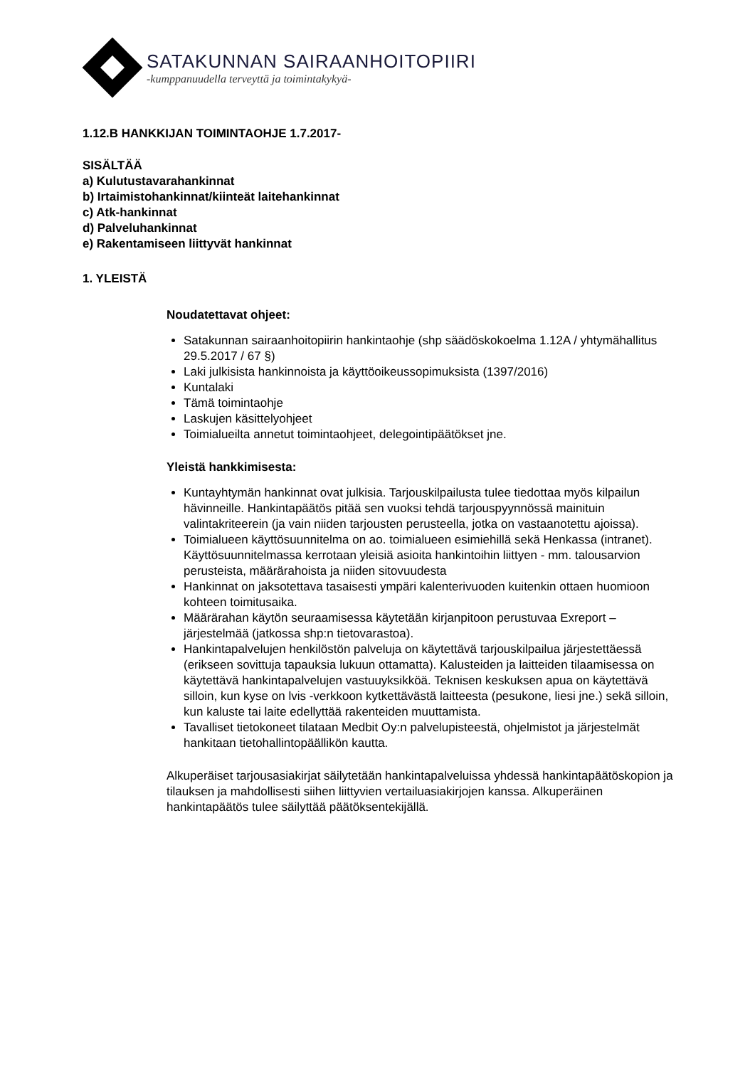SATAKUNNAN SAIRAANHOITOPIIRI
-kumppanuudella terveyttä ja toimintakykyä-
1.12.B HANKKIJAN TOIMINTAOHJE 1.7.2017-
SISÄLTÄÄ
a) Kulutustavarahankinnat
b) Irtaimistohankinnat/kiinteät laitehankinnat
c) Atk-hankinnat
d) Palveluhankinnat
e) Rakentamiseen liittyvät hankinnat
1. YLEISTÄ
Noudatettavat ohjeet:
Satakunnan sairaanhoitopiirin hankintaohje (shp säädöskokoelma 1.12A / yhtymähallitus 29.5.2017 / 67 §)
Laki julkisista hankinnoista ja käyttöoikeussopimuksista (1397/2016)
Kuntalaki
Tämä toimintaohje
Laskujen käsittelyohjeet
Toimialueilta annetut toimintaohjeet, delegointipäätökset jne.
Yleistä hankkimisesta:
Kuntayhtymän hankinnat ovat julkisia. Tarjouskilpailusta tulee tiedottaa myös kilpailun hävinneille. Hankintapäätös pitää sen vuoksi tehdä tarjouspyynnössä mainituin valintakriteerein (ja vain niiden tarjousten perusteella, jotka on vastaanotettu ajoissa).
Toimialueen käyttösuunnitelma on ao. toimialueen esimiehillä sekä Henkassa (intranet). Käyttösuunnitelmassa kerrotaan yleisiä asioita hankintoihin liittyen - mm. talousarvion perusteista, määrärahoista ja niiden sitovuudesta
Hankinnat on jaksotettava tasaisesti ympäri kalenterivuoden kuitenkin ottaen huomioon kohteen toimitusaika.
Määrärahan käytön seuraamisessa käytetään kirjanpitoon perustuvaa Exreport –järjestelmää (jatkossa shp:n tietovarastoa).
Hankintapalvelujen henkilöstön palveluja on käytettävä tarjouskilpailua järjestettäessä (erikseen sovittuja tapauksia lukuun ottamatta). Kalusteiden ja laitteiden tilaamisessa on käytettävä hankintapalvelujen vastuuyksikköä. Teknisen keskuksen apua on käytettävä silloin, kun kyse on lvis -verkkoon kytkettävästä laitteesta (pesukone, liesi jne.) sekä silloin, kun kaluste tai laite edellyttää rakenteiden muuttamista.
Tavalliset tietokoneet tilataan Medbit Oy:n palvelupisteestä, ohjelmistot ja järjestelmät hankitaan tietohallintopäällikön kautta.
Alkuperäiset tarjousasiakirjat säilytetään hankintapalveluissa yhdessä hankintapäätöskopion ja tilauksen ja mahdollisesti siihen liittyvien vertailuasiakirjojen kanssa. Alkuperäinen hankintapäätös tulee säilyttää päätöksentekijällä.